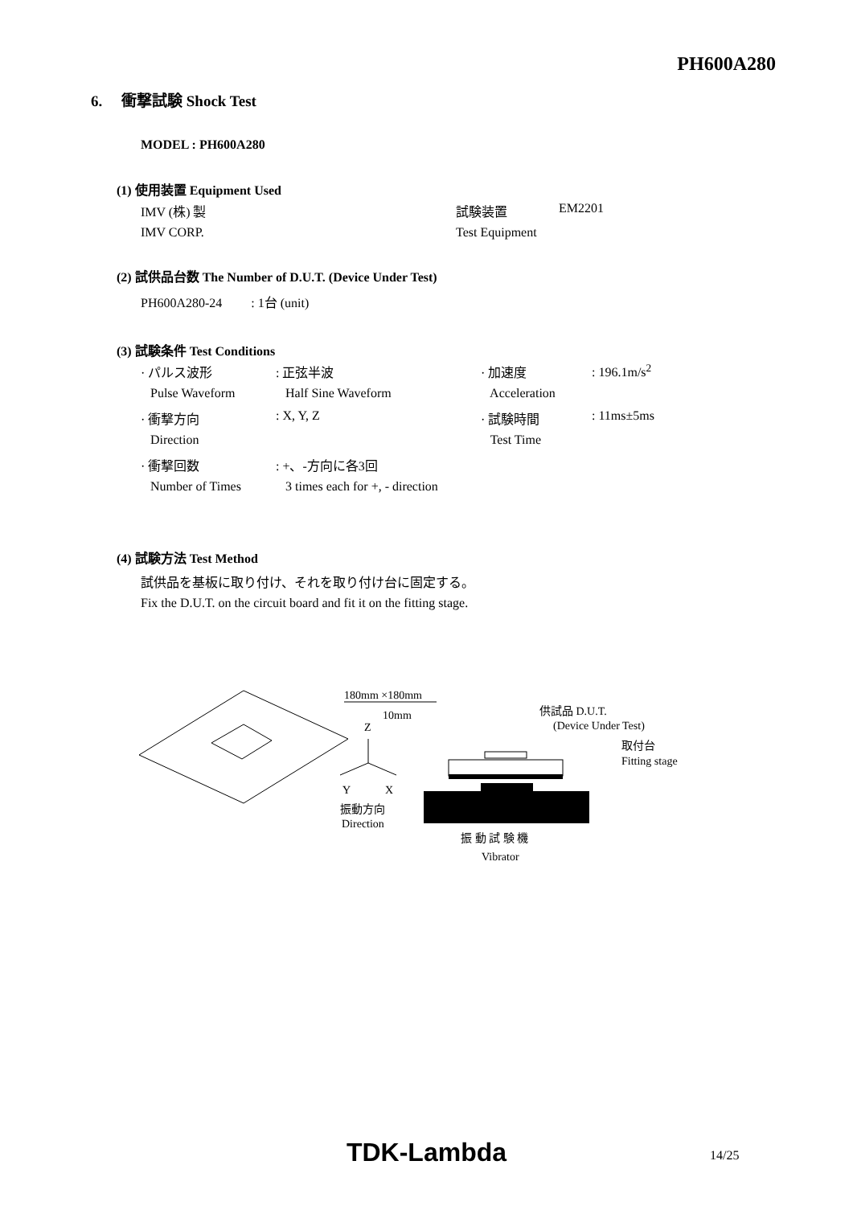PH600A280
6. 衝撃試験 Shock Test
MODEL : PH600A280
(1) 使用装置 Equipment Used
| IMV (株) 製 | 試験装置 | EM2201 |
| IMV CORP. | Test Equipment | |
(2) 試供品台数 The Number of D.U.T. (Device Under Test)
PH600A280-24 : 1台 (unit)
(3) 試験条件 Test Conditions
| · パルス波形 | : 正弦半波 | · 加速度 | : 196.1m/s<sup>2</sup> |
| Pulse Waveform | Half Sine Waveform | Acceleration | |
| · 衝撃方向 | : X, Y, Z | · 試験時間 | : 11ms±5ms |
| Direction | | Test Time | |
| · 衝撃回数 | : +、-方向に各3回 | | |
| Number of Times | 3 times each for +, - direction | | |
(4) 試験方法 Test Method
試供品を基板に取り付け、それを取り付け台に固定する。
Fix the D.U.T. on the circuit board and fit it on the fitting stage.
180mm ×180mm
10mm
Z
Y
X
振動方向
Direction
供試品 D.U.T.
(Device Under Test)
取付台
Fitting stage
振 動 試 験 機
Vibrator
TDK-Lambda 14/25